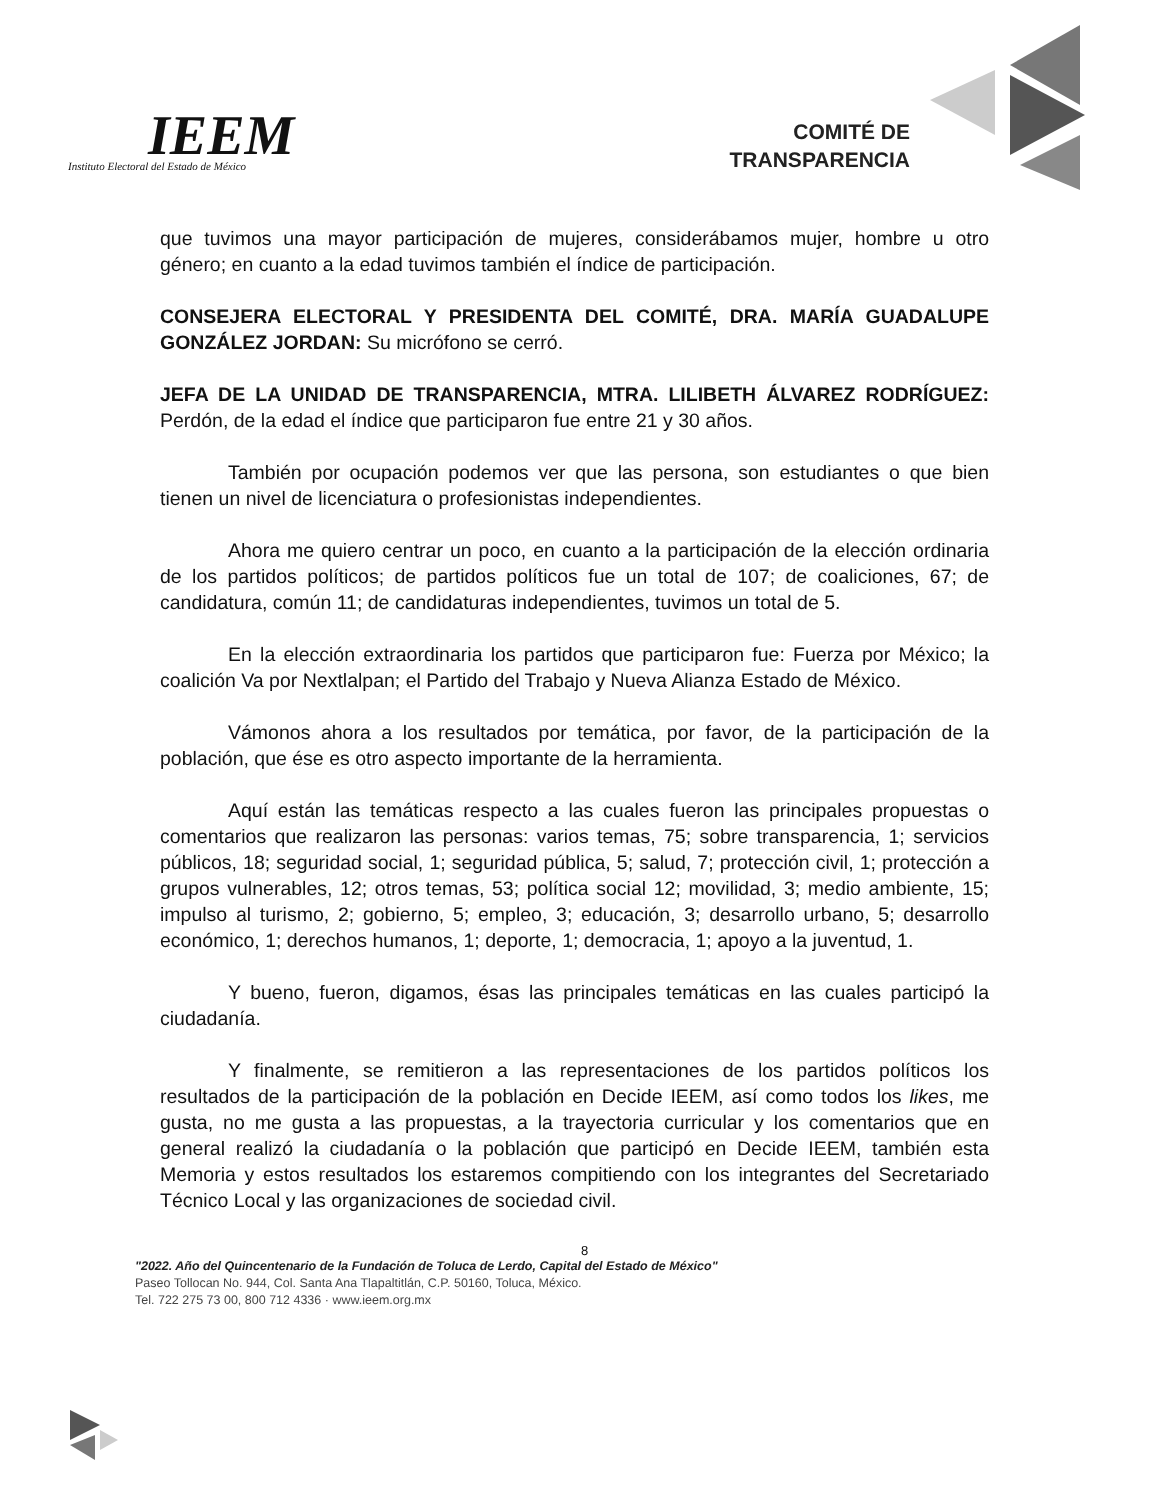IEEM
Instituto Electoral del Estado de México
COMITÉ DE
TRANSPARENCIA
que tuvimos una mayor participación de mujeres, considerábamos mujer, hombre u otro género; en cuanto a la edad tuvimos también el índice de participación.
CONSEJERA ELECTORAL Y PRESIDENTA DEL COMITÉ, DRA. MARÍA GUADALUPE GONZÁLEZ JORDAN: Su micrófono se cerró.
JEFA DE LA UNIDAD DE TRANSPARENCIA, MTRA. LILIBETH ÁLVAREZ RODRÍGUEZ: Perdón, de la edad el índice que participaron fue entre 21 y 30 años.
También por ocupación podemos ver que las persona, son estudiantes o que bien tienen un nivel de licenciatura o profesionistas independientes.
Ahora me quiero centrar un poco, en cuanto a la participación de la elección ordinaria de los partidos políticos; de partidos políticos fue un total de 107; de coaliciones, 67; de candidatura, común 11; de candidaturas independientes, tuvimos un total de 5.
En la elección extraordinaria los partidos que participaron fue: Fuerza por México; la coalición Va por Nextlalpan; el Partido del Trabajo y Nueva Alianza Estado de México.
Vámonos ahora a los resultados por temática, por favor, de la participación de la población, que ése es otro aspecto importante de la herramienta.
Aquí están las temáticas respecto a las cuales fueron las principales propuestas o comentarios que realizaron las personas: varios temas, 75; sobre transparencia, 1; servicios públicos, 18; seguridad social, 1; seguridad pública, 5; salud, 7; protección civil, 1; protección a grupos vulnerables, 12; otros temas, 53; política social 12; movilidad, 3; medio ambiente, 15; impulso al turismo, 2; gobierno, 5; empleo, 3; educación, 3; desarrollo urbano, 5; desarrollo económico, 1; derechos humanos, 1; deporte, 1; democracia, 1; apoyo a la juventud, 1.
Y bueno, fueron, digamos, ésas las principales temáticas en las cuales participó la ciudadanía.
Y finalmente, se remitieron a las representaciones de los partidos políticos los resultados de la participación de la población en Decide IEEM, así como todos los likes, me gusta, no me gusta a las propuestas, a la trayectoria curricular y los comentarios que en general realizó la ciudadanía o la población que participó en Decide IEEM, también esta Memoria y estos resultados los estaremos compitiendo con los integrantes del Secretariado Técnico Local y las organizaciones de sociedad civil.
8
"2022. Año del Quincentenario de la Fundación de Toluca de Lerdo, Capital del Estado de México"
Paseo Tollocan No. 944, Col. Santa Ana Tlapaltitlán, C.P. 50160, Toluca, México.
Tel. 722 275 73 00, 800 712 4336 · www.ieem.org.mx